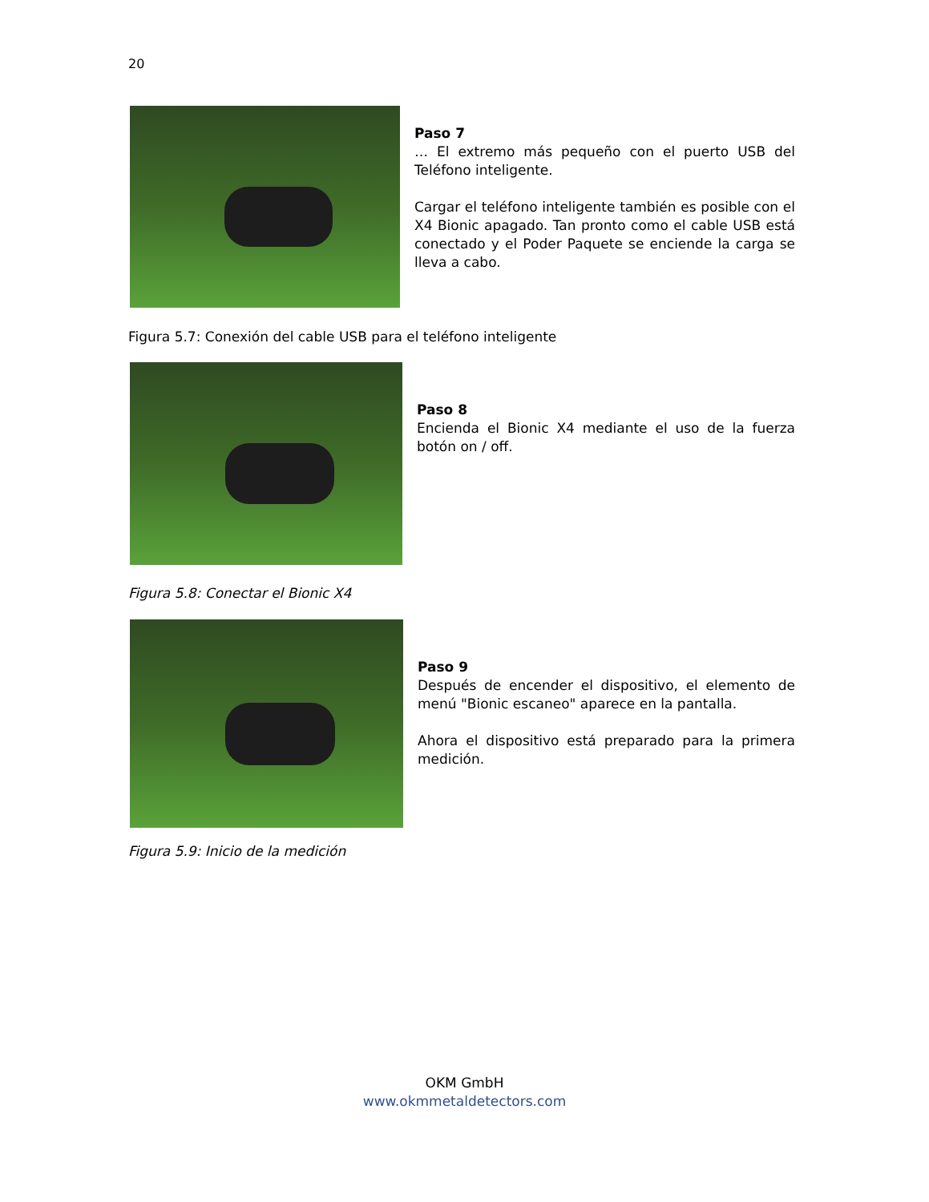20
Paso 7
… El extremo más pequeño con el puerto USB del Teléfono inteligente.
Cargar el teléfono inteligente también es posible con el X4 Bionic apagado. Tan pronto como el cable USB está conectado y el Poder Paquete se enciende la carga se lleva a cabo.
Figura 5.7: Conexión del cable USB para el teléfono inteligente
Paso 8
Encienda el Bionic X4 mediante el uso de la fuerza botón on / off.
Figura 5.8: Conectar el Bionic X4
Paso 9
Después de encender el dispositivo, el elemento de menú "Bionic escaneo" aparece en la pantalla.
Ahora el dispositivo está preparado para la primera medición.
Figura 5.9: Inicio de la medición
OKM GmbH
www.okmmetaldetectors.com